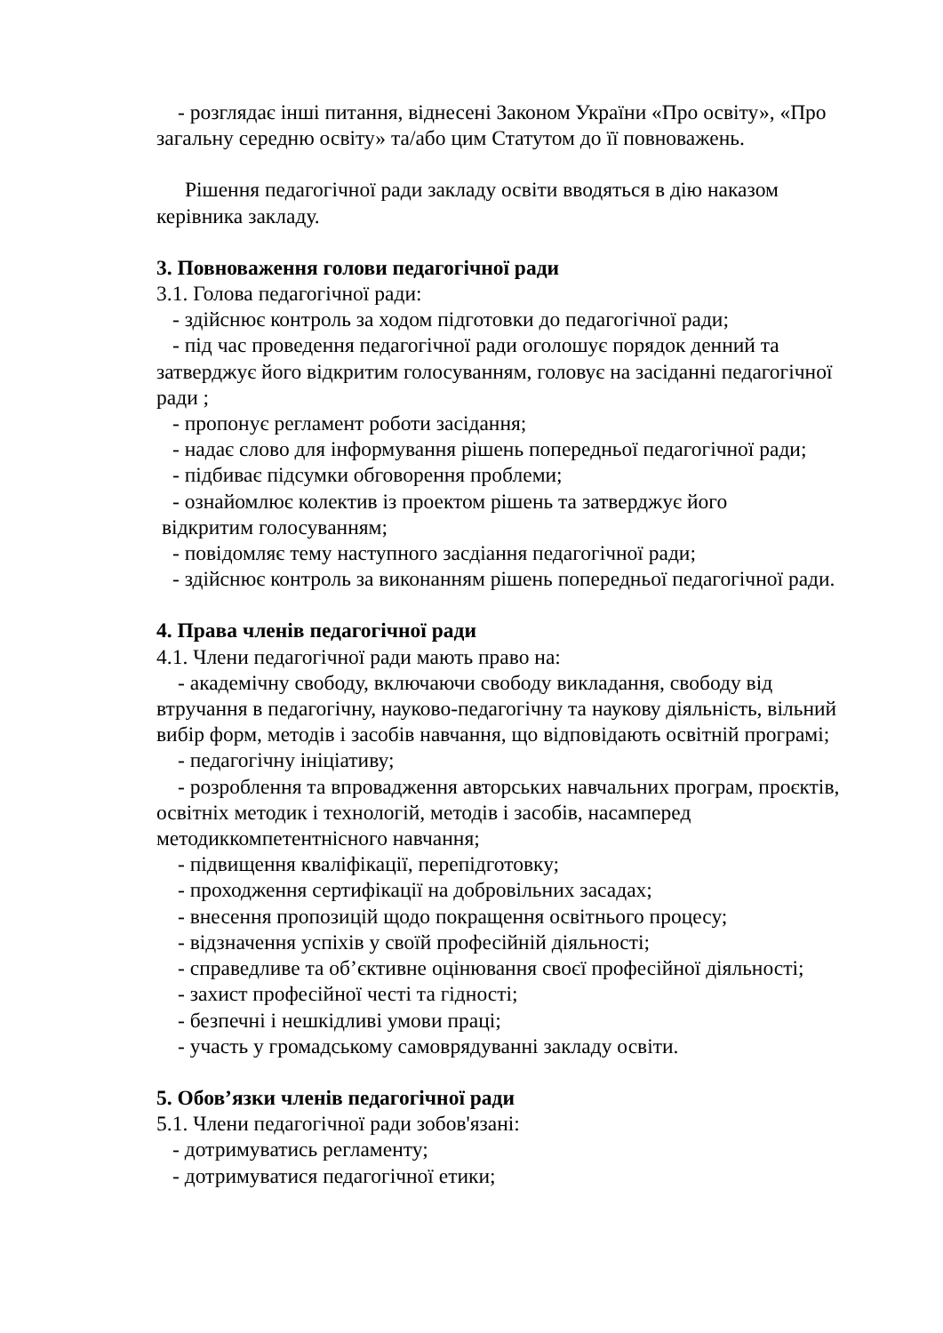- розглядає інші питання, віднесені Законом України «Про освіту», «Про загальну середню освіту» та/або цим Статутом до її повноважень.
Рішення педагогічної ради закладу освіти вводяться в дію наказом керівника закладу.
3. Повноваження голови педагогічної ради
3.1. Голова педагогічної ради:
- здійснює контроль за ходом підготовки до педагогічної ради;
- під час проведення педагогічної ради оголошує порядок денний та затверджує його відкритим голосуванням, головує на засіданні педагогічної ради ;
- пропонує регламент роботи засідання;
- надає слово для інформування рішень попередньої педагогічної ради;
- підбиває підсумки обговорення проблеми;
- ознайомлює колектив із проектом рішень та затверджує його
відкритим голосуванням;
- повідомляє тему наступного засдіання педагогічної ради;
- здійснює контроль за виконанням рішень попередньої педагогічної ради.
4. Права членів педагогічної ради
4.1. Члени педагогічної ради мають право на:
- академічну свободу, включаючи свободу викладання, свободу від втручання в педагогічну, науково-педагогічну та наукову діяльність, вільний вибір форм, методів і засобів навчання, що відповідають освітній програмі;
- педагогічну ініціативу;
- розроблення та впровадження авторських навчальних програм, проєктів, освітніх методик і технологій, методів і засобів, насамперед методиккомпетентнісного навчання;
- підвищення кваліфікації, перепідготовку;
- проходження сертифікації на добровільних засадах;
- внесення пропозицій щодо покращення освітнього процесу;
- відзначення успіхів у своїй професійній діяльності;
- справедливе та об’єктивне оцінювання своєї професійної діяльності;
- захист професійної честі та гідності;
- безпечні і нешкідливі умови праці;
- участь у громадському самоврядуванні закладу освіти.
5. Обов’язки членів педагогічної ради
5.1. Члени педагогічної ради зобов'язані:
- дотримуватись регламенту;
- дотримуватися педагогічної етики;